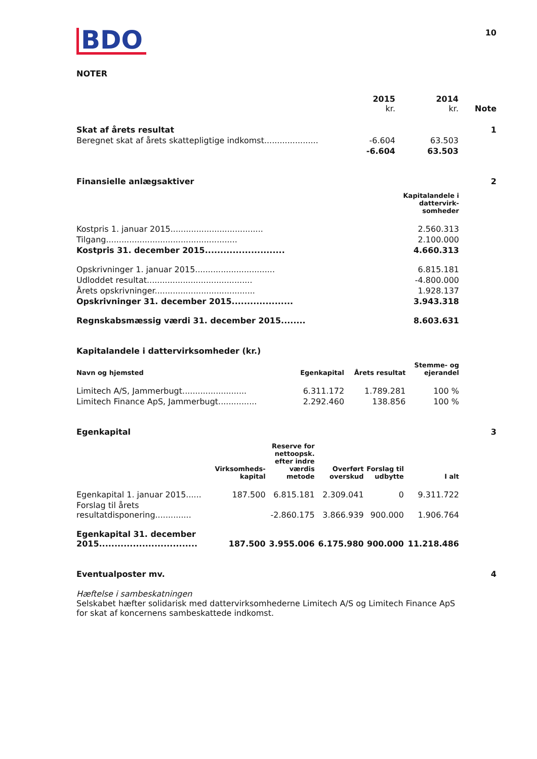BDO
10
NOTER
| | 2015 kr. | 2014 kr. | Note |
| Skat af årets resultat | | | 1 |
| Beregnet skat af årets skattepligtige indkomst..................... | -6.604 | 63.503 | |
| | -6.604 | 63.503 | |
Finansielle anlægsaktiver 2
| | Kapitalandele i dattervirk- somheder |
| Kostpris 1. januar 2015.................................... | 2.560.313 |
| Tilgang................................................... | 2.100.000 |
| Kostpris 31. december 2015.......................... | 4.660.313 |
| Opskrivninger 1. januar 2015............................... | 6.815.181 |
| Udloddet resultat......................................... | -4.800.000 |
| Årets opskrivninger....................................... | 1.928.137 |
| Opskrivninger 31. december 2015.................... | 3.943.318 |
| Regnskabsmæssig værdi 31. december 2015........ | 8.603.631 |
Kapitalandele i dattervirksomheder (kr.)
| Navn og hjemsted | Egenkapital | Årets resultat | Stemme- og ejerandel |
| --- | --- | --- | --- |
| Limitech A/S, Jammerbugt......................... | 6.311.172 | 1.789.281 | 100 % |
| Limitech Finance ApS, Jammerbugt............... | 2.292.460 | 138.856 | 100 % |
Egenkapital 3
| | Virksomheds- kapital | Reserve for nettoopsk. efter indre værdis metode | Overført overskud | Forslag til udbytte | I alt |
| --- | --- | --- | --- | --- | --- |
| Egenkapital 1. januar 2015...... | 187.500 | 6.815.181 | 2.309.041 | 0 | 9.311.722 |
| Forslag til årets resultatdisponering.............. | | -2.860.175 | 3.866.939 | 900.000 | 1.906.764 |
| Egenkapital 31. december 2015................................ | 187.500 | 3.955.006 | 6.175.980 | 900.000 | 11.218.486 |
Eventualposter mv. 4
Hæftelse i sambeskatningen
Selskabet hæfter solidarisk med dattervirksomhederne Limitech A/S og Limitech Finance ApS for skat af koncernens sambeskattede indkomst.